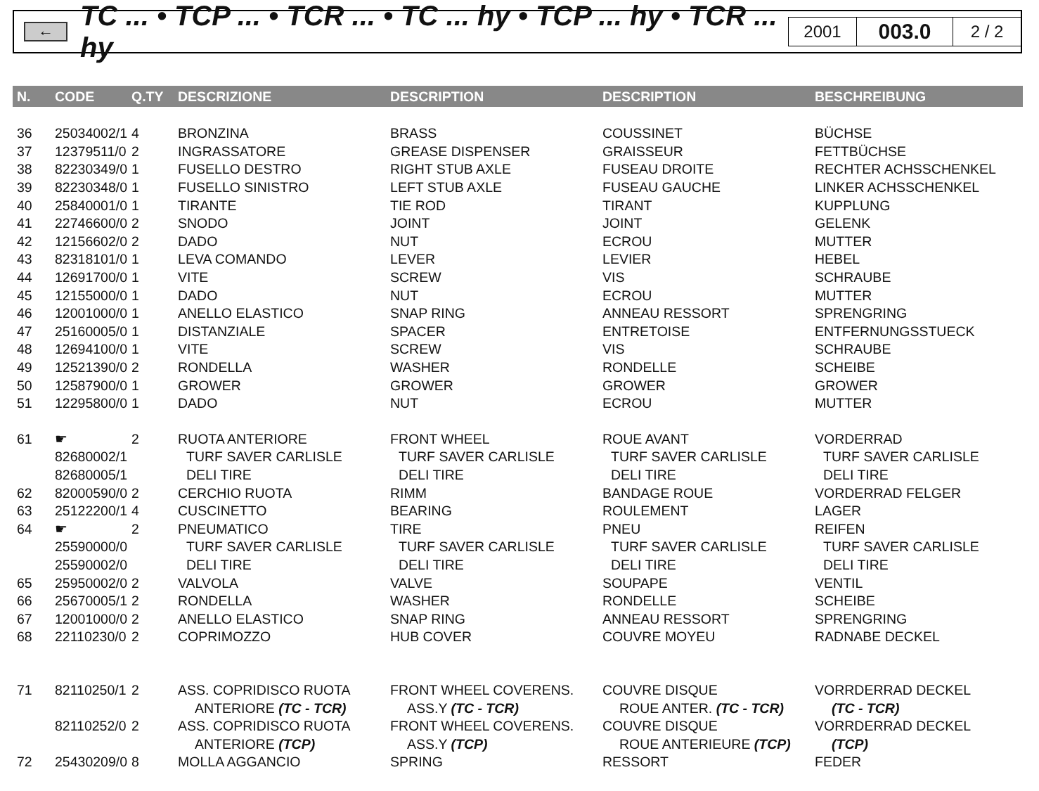←
TC ... • TCP ... • TCR ... • TC ... hy • TCP ... hy • TCR ... hy
2001
003.0
2 / 2
| N. | CODE | Q.TY | DESCRIZIONE | DESCRIPTION | DESCRIPTION | BESCHREIBUNG |
| --- | --- | --- | --- | --- | --- | --- |
| 36 | 25034002/1 | 4 | BRONZINA | BRASS | COUSSINET | BÜCHSE |
| 37 | 12379511/0 | 2 | INGRASSATORE | GREASE DISPENSER | GRAISSEUR | FETTBÜCHSE |
| 38 | 82230349/0 | 1 | FUSELLO DESTRO | RIGHT STUB AXLE | FUSEAU DROITE | RECHTER ACHSSCHENKEL |
| 39 | 82230348/0 | 1 | FUSELLO SINISTRO | LEFT STUB AXLE | FUSEAU GAUCHE | LINKER ACHSSCHENKEL |
| 40 | 25840001/0 | 1 | TIRANTE | TIE ROD | TIRANT | KUPPLUNG |
| 41 | 22746600/0 | 2 | SNODO | JOINT | JOINT | GELENK |
| 42 | 12156602/0 | 2 | DADO | NUT | ECROU | MUTTER |
| 43 | 82318101/0 | 1 | LEVA COMANDO | LEVER | LEVIER | HEBEL |
| 44 | 12691700/0 | 1 | VITE | SCREW | VIS | SCHRAUBE |
| 45 | 12155000/0 | 1 | DADO | NUT | ECROU | MUTTER |
| 46 | 12001000/0 | 1 | ANELLO ELASTICO | SNAP RING | ANNEAU RESSORT | SPRENGRING |
| 47 | 25160005/0 | 1 | DISTANZIALE | SPACER | ENTRETOISE | ENTFERNUNGSSTUECK |
| 48 | 12694100/0 | 1 | VITE | SCREW | VIS | SCHRAUBE |
| 49 | 12521390/0 | 2 | RONDELLA | WASHER | RONDELLE | SCHEIBE |
| 50 | 12587900/0 | 1 | GROWER | GROWER | GROWER | GROWER |
| 51 | 12295800/0 | 1 | DADO | NUT | ECROU | MUTTER |
| 61 | ☛ | 2 | RUOTA ANTERIORE | FRONT WHEEL | ROUE AVANT | VORDERRAD |
| | 82680002/1 | | TURF SAVER CARLISLE | TURF SAVER CARLISLE | TURF SAVER CARLISLE | TURF SAVER CARLISLE |
| | 82680005/1 | | DELI TIRE | DELI TIRE | DELI TIRE | DELI TIRE |
| 62 | 82000590/0 | 2 | CERCHIO RUOTA | RIMM | BANDAGE ROUE | VORDERRAD FELGER |
| 63 | 25122200/1 | 4 | CUSCINETTO | BEARING | ROULEMENT | LAGER |
| 64 | ☛ | 2 | PNEUMATICO | TIRE | PNEU | REIFEN |
| | 25590000/0 | | TURF SAVER CARLISLE | TURF SAVER CARLISLE | TURF SAVER CARLISLE | TURF SAVER CARLISLE |
| | 25590002/0 | | DELI TIRE | DELI TIRE | DELI TIRE | DELI TIRE |
| 65 | 25950002/0 | 2 | VALVOLA | VALVE | SOUPAPE | VENTIL |
| 66 | 25670005/1 | 2 | RONDELLA | WASHER | RONDELLE | SCHEIBE |
| 67 | 12001000/0 | 2 | ANELLO ELASTICO | SNAP RING | ANNEAU RESSORT | SPRENGRING |
| 68 | 22110230/0 | 2 | COPRIMOZZO | HUB COVER | COUVRE MOYEU | RADNABE DECKEL |
| 71 | 82110250/1 | 2 | ASS. COPRIDISCO RUOTA | FRONT WHEEL COVERENS. | COUVRE DISQUE | VORRDERRAD DECKEL |
| | | | ANTERIORE (TC - TCR) | ASS.Y (TC - TCR) | ROUE ANTER. (TC - TCR) | (TC - TCR) |
| | 82110252/0 | 2 | ASS. COPRIDISCO RUOTA | FRONT WHEEL COVERENS. | COUVRE DISQUE | VORRDERRAD DECKEL |
| | | | ANTERIORE (TCP) | ASS.Y (TCP) | ROUE ANTERIEURE (TCP) | (TCP) |
| 72 | 25430209/0 | 8 | MOLLA AGGANCIO | SPRING | RESSORT | FEDER |